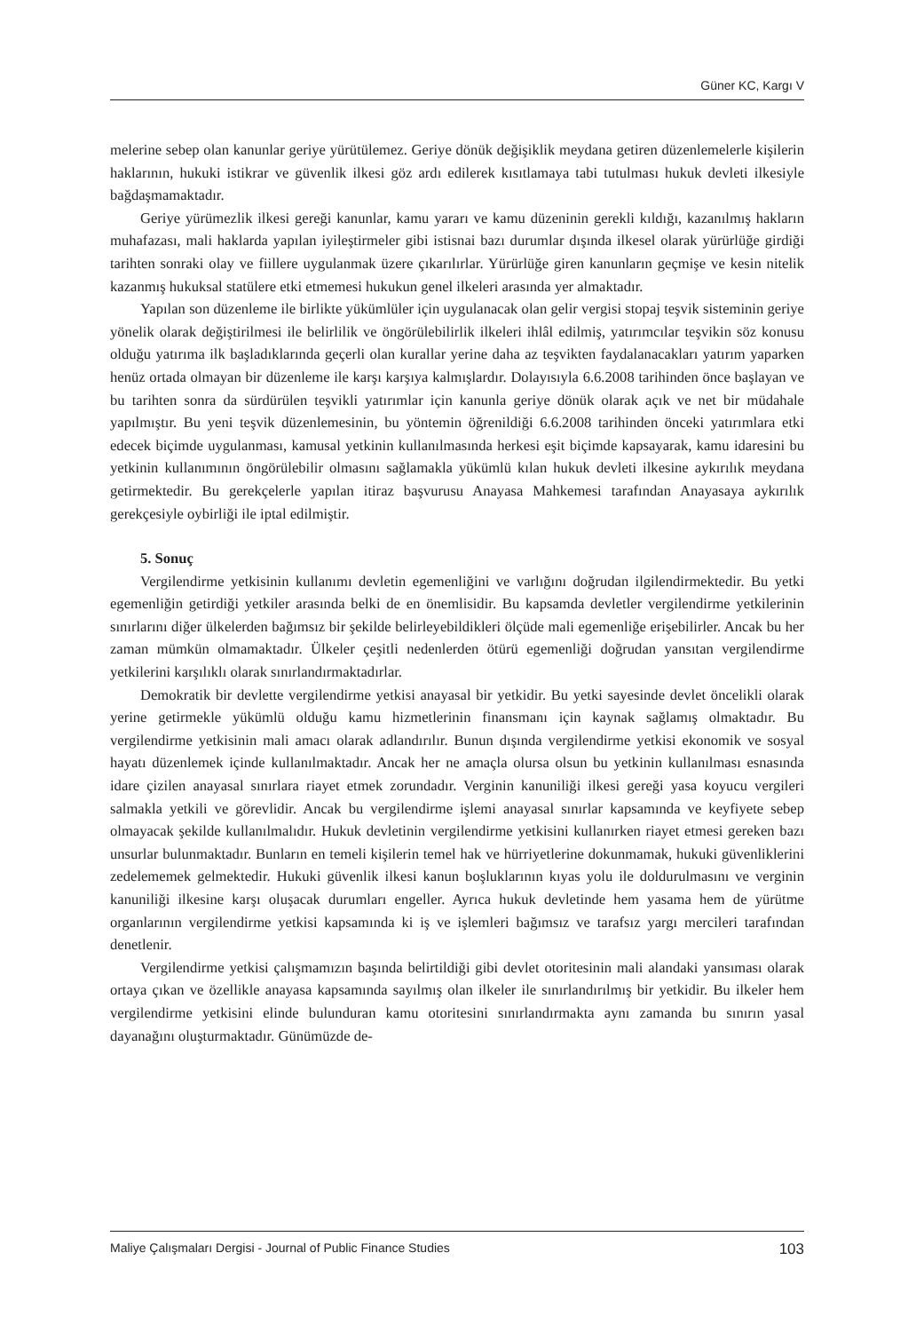Güner KC, Kargı V
melerine sebep olan kanunlar geriye yürütülemez. Geriye dönük değişiklik meydana getiren düzenlemelerle kişilerin haklarının, hukuki istikrar ve güvenlik ilkesi göz ardı edilerek kısıtlamaya tabi tutulması hukuk devleti ilkesiyle bağdaşmamaktadır.
Geriye yürümezlik ilkesi gereği kanunlar, kamu yararı ve kamu düzeninin gerekli kıldığı, kazanılmış hakların muhafazası, mali haklarda yapılan iyileştirmeler gibi istisnai bazı durumlar dışında ilkesel olarak yürürlüğe girdiği tarihten sonraki olay ve fiillere uygulanmak üzere çıkarılırlar. Yürürlüğe giren kanunların geçmişe ve kesin nitelik kazanmış hukuksal statülere etki etmemesi hukukun genel ilkeleri arasında yer almaktadır.
Yapılan son düzenleme ile birlikte yükümlüler için uygulanacak olan gelir vergisi stopaj teşvik sisteminin geriye yönelik olarak değiştirilmesi ile belirlilik ve öngörülebilirlik ilkeleri ihlâl edilmiş, yatırımcılar teşvikin söz konusu olduğu yatırıma ilk başladıklarında geçerli olan kurallar yerine daha az teşvikten faydalanacakları yatırım yaparken henüz ortada olmayan bir düzenleme ile karşı karşıya kalmışlardır. Dolayısıyla 6.6.2008 tarihinden önce başlayan ve bu tarihten sonra da sürdürülen teşvikli yatırımlar için kanunla geriye dönük olarak açık ve net bir müdahale yapılmıştır. Bu yeni teşvik düzenlemesinin, bu yöntemin öğrenildiği 6.6.2008 tarihinden önceki yatırımlara etki edecek biçimde uygulanması, kamusal yetkinin kullanılmasında herkesi eşit biçimde kapsayarak, kamu idaresini bu yetkinin kullanımının öngörülebilir olmasını sağlamakla yükümlü kılan hukuk devleti ilkesine aykırılık meydana getirmektedir. Bu gerekçelerle yapılan itiraz başvurusu Anayasa Mahkemesi tarafından Anayasaya aykırılık gerekçesiyle oybirliği ile iptal edilmiştir.
5. Sonuç
Vergilendirme yetkisinin kullanımı devletin egemenliğini ve varlığını doğrudan ilgilendirmektedir. Bu yetki egemenliğin getirdiği yetkiler arasında belki de en önemlisidir. Bu kapsamda devletler vergilendirme yetkilerinin sınırlarını diğer ülkelerden bağımsız bir şekilde belirleyebildikleri ölçüde mali egemenliğe erişebilirler. Ancak bu her zaman mümkün olmamaktadır. Ülkeler çeşitli nedenlerden ötürü egemenliği doğrudan yansıtan vergilendirme yetkilerini karşılıklı olarak sınırlandırmaktadırlar.
Demokratik bir devlette vergilendirme yetkisi anayasal bir yetkidir. Bu yetki sayesinde devlet öncelikli olarak yerine getirmekle yükümlü olduğu kamu hizmetlerinin finansmanı için kaynak sağlamış olmaktadır. Bu vergilendirme yetkisinin mali amacı olarak adlandırılır. Bunun dışında vergilendirme yetkisi ekonomik ve sosyal hayatı düzenlemek içinde kullanılmaktadır. Ancak her ne amaçla olursa olsun bu yetkinin kullanılması esnasında idare çizilen anayasal sınırlara riayet etmek zorundadır. Verginin kanuniliği ilkesi gereği yasa koyucu vergileri salmakla yetkili ve görevlidir. Ancak bu vergilendirme işlemi anayasal sınırlar kapsamında ve keyfiyete sebep olmayacak şekilde kullanılmalıdır. Hukuk devletinin vergilendirme yetkisini kullanırken riayet etmesi gereken bazı unsurlar bulunmaktadır. Bunların en temeli kişilerin temel hak ve hürriyetlerine dokunmamak, hukuki güvenliklerini zedelememek gelmektedir. Hukuki güvenlik ilkesi kanun boşluklarının kıyas yolu ile doldurulmasını ve verginin kanuniliği ilkesine karşı oluşacak durumları engeller. Ayrıca hukuk devletinde hem yasama hem de yürütme organlarının vergilendirme yetkisi kapsamında ki iş ve işlemleri bağımsız ve tarafsız yargı mercileri tarafından denetlenir.
Vergilendirme yetkisi çalışmamızın başında belirtildiği gibi devlet otoritesinin mali alandaki yansıması olarak ortaya çıkan ve özellikle anayasa kapsamında sayılmış olan ilkeler ile sınırlandırılmış bir yetkidir. Bu ilkeler hem vergilendirme yetkisini elinde bulunduran kamu otoritesini sınırlandırmakta aynı zamanda bu sınırın yasal dayanağını oluşturmaktadır. Günümüzde de-
Maliye Çalışmaları Dergisi - Journal of Public Finance Studies 103